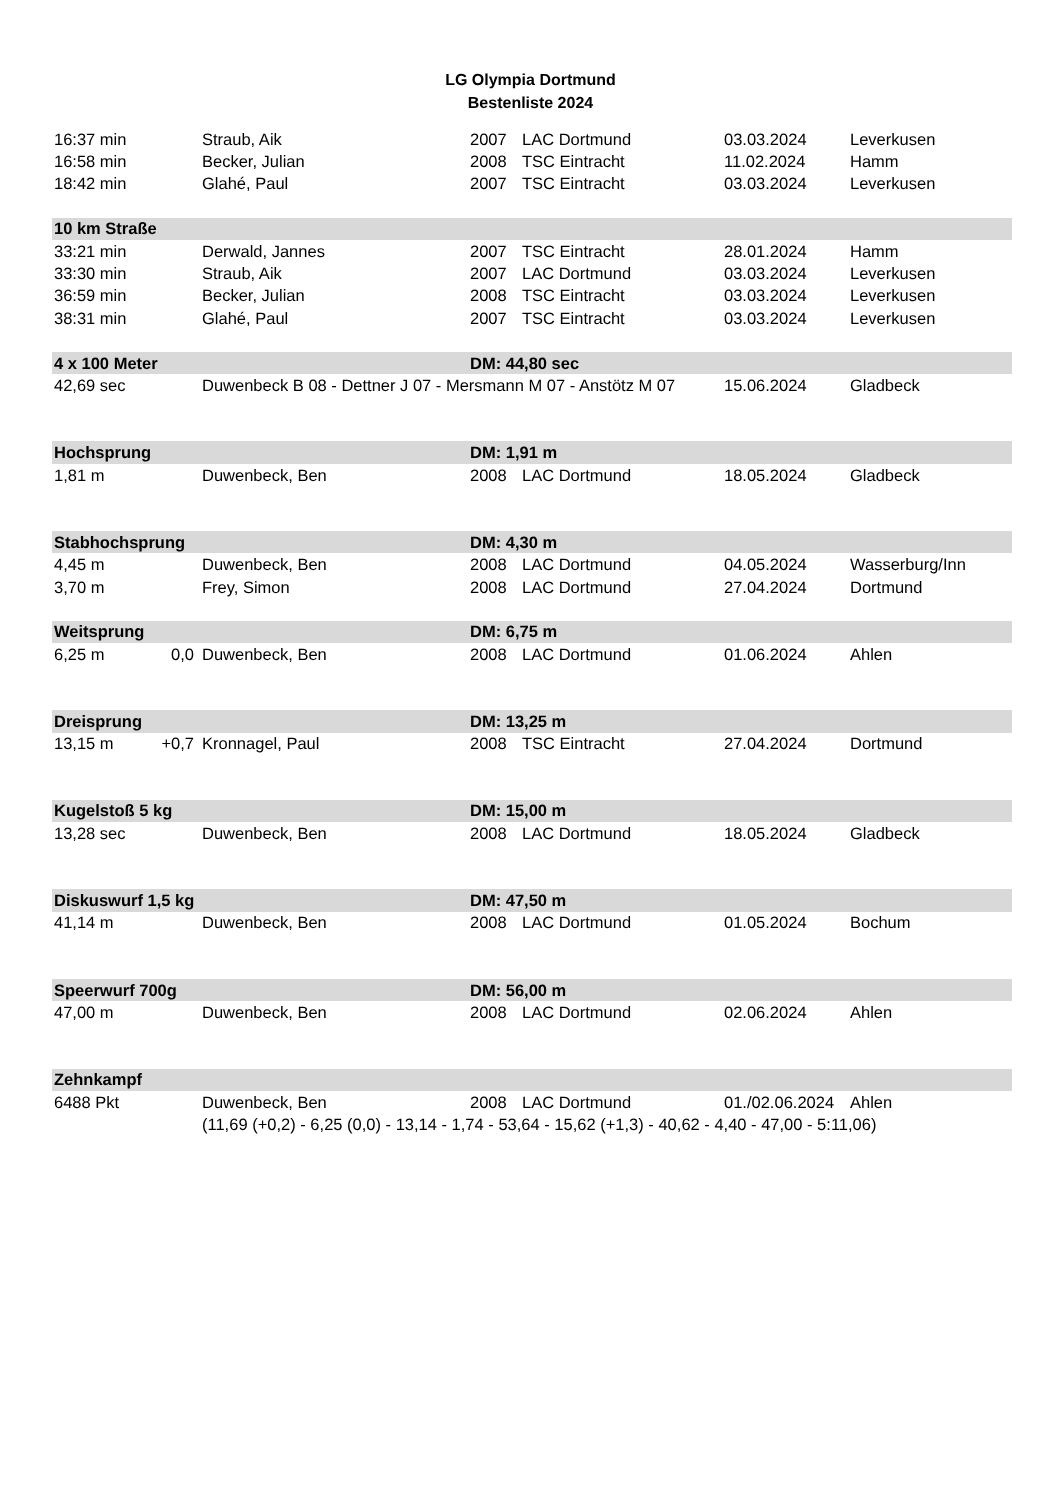LG Olympia Dortmund
Bestenliste 2024
| 16:37 min | | Straub, Aik | 2007 | LAC Dortmund | 03.03.2024 | Leverkusen |
| 16:58 min | | Becker, Julian | 2008 | TSC Eintracht | 11.02.2024 | Hamm |
| 18:42 min | | Glahé, Paul | 2007 | TSC Eintracht | 03.03.2024 | Leverkusen |
| 10 km Straße | | | | | | |
| 33:21 min | | Derwald, Jannes | 2007 | TSC Eintracht | 28.01.2024 | Hamm |
| 33:30 min | | Straub, Aik | 2007 | LAC Dortmund | 03.03.2024 | Leverkusen |
| 36:59 min | | Becker, Julian | 2008 | TSC Eintracht | 03.03.2024 | Leverkusen |
| 38:31 min | | Glahé, Paul | 2007 | TSC Eintracht | 03.03.2024 | Leverkusen |
| 4 x 100 Meter | | | DM: 44,80 sec | | | |
| 42,69 sec | | Duwenbeck B 08 - Dettner J 07 - Mersmann M 07 - Anstötz M 07 | | | 15.06.2024 | Gladbeck |
| Hochsprung | | | DM: 1,91 m | | | |
| 1,81 m | | Duwenbeck, Ben | 2008 | LAC Dortmund | 18.05.2024 | Gladbeck |
| Stabhochsprung | | | DM: 4,30 m | | | |
| 4,45 m | | Duwenbeck, Ben | 2008 | LAC Dortmund | 04.05.2024 | Wasserburg/Inn |
| 3,70 m | | Frey, Simon | 2008 | LAC Dortmund | 27.04.2024 | Dortmund |
| Weitsprung | | | DM: 6,75 m | | | |
| 6,25 m | 0,0 | Duwenbeck, Ben | 2008 | LAC Dortmund | 01.06.2024 | Ahlen |
| Dreisprung | | | DM: 13,25 m | | | |
| 13,15 m | +0,7 | Kronnagel, Paul | 2008 | TSC Eintracht | 27.04.2024 | Dortmund |
| Kugelstoß 5 kg | | | DM: 15,00 m | | | |
| 13,28 sec | | Duwenbeck, Ben | 2008 | LAC Dortmund | 18.05.2024 | Gladbeck |
| Diskuswurf 1,5 kg | | | DM: 47,50 m | | | |
| 41,14 m | | Duwenbeck, Ben | 2008 | LAC Dortmund | 01.05.2024 | Bochum |
| Speerwurf 700g | | | DM: 56,00 m | | | |
| 47,00 m | | Duwenbeck, Ben | 2008 | LAC Dortmund | 02.06.2024 | Ahlen |
| Zehnkampf | | | | | | |
| 6488 Pkt | | Duwenbeck, Ben | 2008 | LAC Dortmund | 01./02.06.2024 | Ahlen |
| | | (11,69 (+0,2) - 6,25 (0,0) - 13,14 - 1,74 - 53,64 - 15,62 (+1,3) - 40,62 - 4,40 - 47,00 - 5:11,06) | | | | |